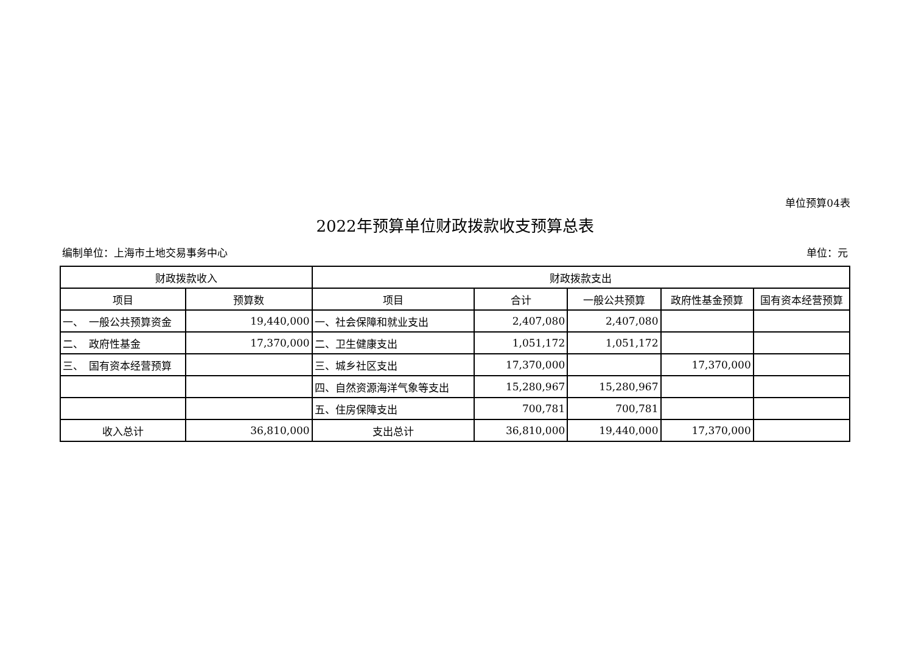单位预算04表
2022年预算单位财政拨款收支预算总表
编制单位：上海市土地交易事务中心 单位：元
| 财政拨款收入 | | 财政拨款支出 | | | | |
| --- | --- | --- | --- | --- | --- | --- |
| 项目 | 预算数 | 项目 | 合计 | 一般公共预算 | 政府性基金预算 | 国有资本经营预算 |
| 一、 一般公共预算资金 | 19,440,000 | 一、社会保障和就业支出 | 2,407,080 | 2,407,080 | | |
| 二、 政府性基金 | 17,370,000 | 二、卫生健康支出 | 1,051,172 | 1,051,172 | | |
| 三、 国有资本经营预算 | | 三、城乡社区支出 | 17,370,000 | | 17,370,000 | |
| | | 四、自然资源海洋气象等支出 | 15,280,967 | 15,280,967 | | |
| | | 五、住房保障支出 | 700,781 | 700,781 | | |
| 收入总计 | 36,810,000 | 支出总计 | 36,810,000 | 19,440,000 | 17,370,000 | |